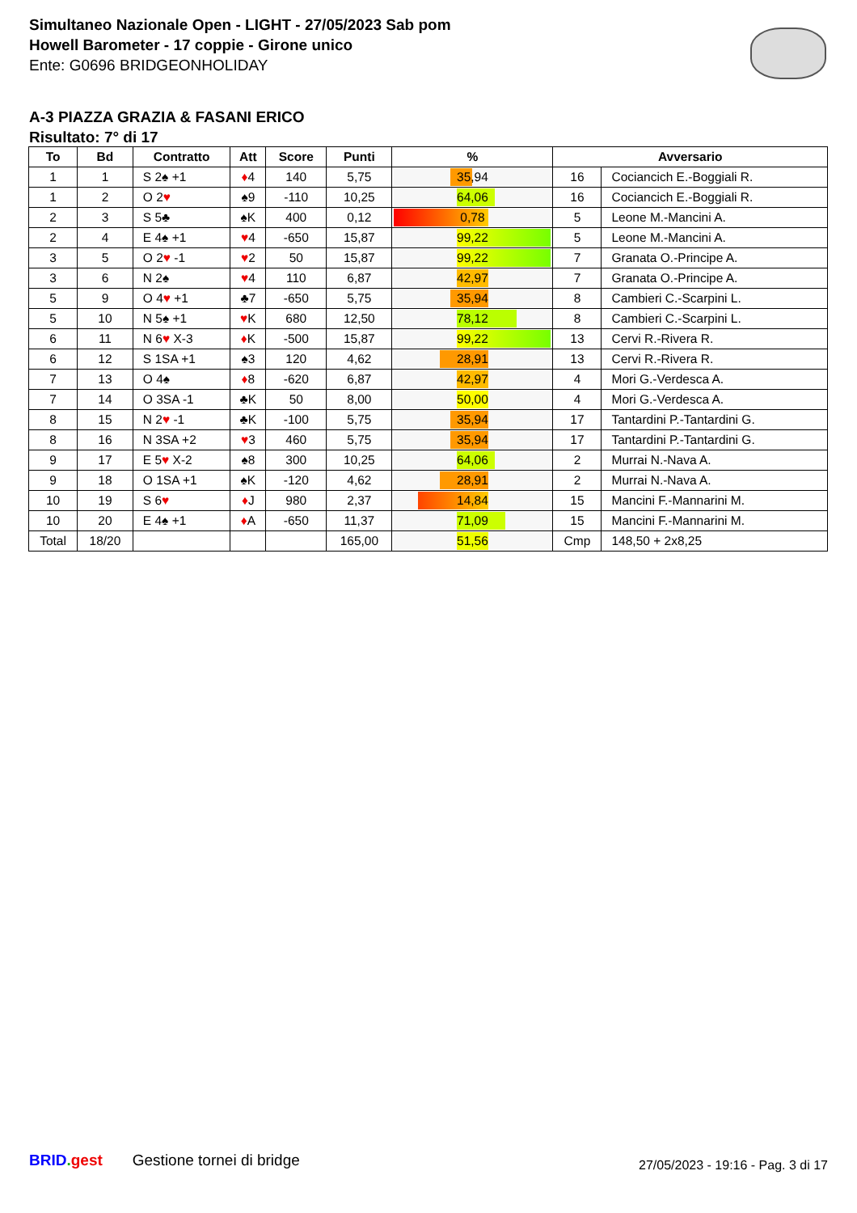Simultaneo Nazionale Open - LIGHT - 27/05/2023 Sab pom
Howell Barometer - 17 coppie - Girone unico
Ente: G0696 BRIDGEONHOLIDAY
A-3 PIAZZA GRAZIA & FASANI ERICO
Risultato: 7° di 17
| To | Bd | Contratto | Att | Score | Punti | % | Avversario | |
| --- | --- | --- | --- | --- | --- | --- | --- | --- |
| 1 | 1 | S 2♠ +1 | ♦ 4 | 140 | 5,75 | 35,94 | 16 | Cociancich E.-Boggiali R. |
| 1 | 2 | O 2 ♥ | ♠9 | -110 | 10,25 | 64,06 | 16 | Cociancich E.-Boggiali R. |
| 2 | 3 | S 5♣ | ♠K | 400 | 0,12 | 0,78 | 5 | Leone M.-Mancini A. |
| 2 | 4 | E 4♠ +1 | ♥ 4 | -650 | 15,87 | 99,22 | 5 | Leone M.-Mancini A. |
| 3 | 5 | O 2 ♥ -1 | ♥ 2 | 50 | 15,87 | 99,22 | 7 | Granata O.-Principe A. |
| 3 | 6 | N 2♠ | ♥ 4 | 110 | 6,87 | 42,97 | 7 | Granata O.-Principe A. |
| 5 | 9 | O 4 ♥ +1 | ♣7 | -650 | 5,75 | 35,94 | 8 | Cambieri C.-Scarpini L. |
| 5 | 10 | N 5♠ +1 | ♥ K | 680 | 12,50 | 78,12 | 8 | Cambieri C.-Scarpini L. |
| 6 | 11 | N 6 ♥ X-3 | ♦ K | -500 | 15,87 | 99,22 | 13 | Cervi R.-Rivera R. |
| 6 | 12 | S 1SA +1 | ♠3 | 120 | 4,62 | 28,91 | 13 | Cervi R.-Rivera R. |
| 7 | 13 | O 4♠ | ♦ 8 | -620 | 6,87 | 42,97 | 4 | Mori G.-Verdesca A. |
| 7 | 14 | O 3SA -1 | ♣K | 50 | 8,00 | 50,00 | 4 | Mori G.-Verdesca A. |
| 8 | 15 | N 2 ♥ -1 | ♣K | -100 | 5,75 | 35,94 | 17 | Tantardini P.-Tantardini G. |
| 8 | 16 | N 3SA +2 | ♥ 3 | 460 | 5,75 | 35,94 | 17 | Tantardini P.-Tantardini G. |
| 9 | 17 | E 5 ♥ X-2 | ♠8 | 300 | 10,25 | 64,06 | 2 | Murrai N.-Nava A. |
| 9 | 18 | O 1SA +1 | ♠K | -120 | 4,62 | 28,91 | 2 | Murrai N.-Nava A. |
| 10 | 19 | S 6 ♥ | ♦ J | 980 | 2,37 | 14,84 | 15 | Mancini F.-Mannarini M. |
| 10 | 20 | E 4♠ +1 | ♦ A | -650 | 11,37 | 71,09 | 15 | Mancini F.-Mannarini M. |
| Total | 18/20 | | | | 165,00 | 51,56 | Cmp | 148,50 + 2x8,25 |
BRID. gest Gestione tornei di bridge
27/05/2023 - 19:16 - Pag. 3 di 17